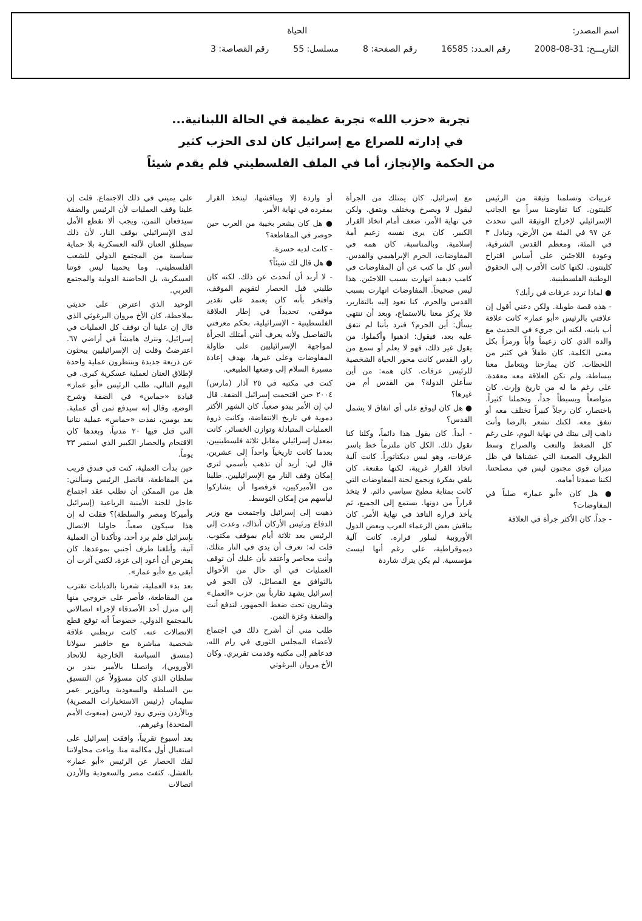اسم المصدر: الحياة
التاريـــخ: 31-08-2008 رقم العـدد: 16585 رقم الصفحة: 8 مسلسل: 55 رقم القصاصة: 3
تجربة «حزب الله» تجربة عظيمة في الحالة اللبنانية...
في إدارته للصراع مع إسرائيل كان لدى الحزب كثير
من الحكمة والإنجاز، أما في الملف الفلسطيني فلم يقدم شيئاً
عربيات وتسلمنا وثيقة من الرئيس كلينتون. كنا تفاوضنا سراً مع الجانب الإسرائيلي لإخراج الوثيقة التي تتحدث عن ٩٧ في المئة من الأرض، وتبادل ٣ في المئة، ومعظم القدس الشرقية، وعودة اللاجئين على أساس اقتراح كلينتون. لكنها كانت الأقرب إلى الحقوق الوطنية الفلسطينية.
● لماذا تردد عرفات في رأيك؟
- هذه قصة طويلة. ولكن دعني أقول إن علاقتي بالرئيس «أبو عمار» كانت علاقة أب بابنه، لكنه ابن جريء في الحديث مع والده الذي كان زعيماً وأباً ورمزاً بكل معنى الكلمة. كان طفلاً في كثير من اللحظات. كان يمازحنا ويتعامل معنا ببساطة، ولم تكن العلاقة معه معقدة. على رغم ما له من تاريخ وإرث. كان متواضعاً وبسيطاً جداً، وتحملنا كثيراً. باختصار، كان رجلاً كبيراً تختلف معه أو تتفق معه. لكنك تشعر بالرضا وأنت ذاهب إلى بيتك في نهاية اليوم، على رغم كل الضغط والتعب والصراخ وسط الظروف الصعبة التي عشناها في ظل ميزان قوى مجنون ليس في مصلحتنا. لكننا صمدنا أمامه.
● هل كان «أبو عمار» صلباً في المفاوضات؟
- جداً. كان الأكثر جرأة في العلاقة
مع إسرائيل. كان يمتلك من الجرأة ليقول لا ويصرخ ويختلف ويتفق. ولكن في نهاية الأمر، ضعف أمام اتخاذ القرار الكبير. كان يرى نفسه زعيم أمة إسلامية. وبالمناسبة، كان همه في المفاوضات، الحرم الإبراهيمي والقدس. أنس كل ما كتب عن أن المفاوضات في كامب ديفيد انهارت بسبب اللاجئين. هذا ليس صحيحاً. المفاوضات انهارت بسبب القدس والحرم. كنا نعود إليه بالتقارير، فلا يركز معنا بالاستماع، وبعد أن ننتهي يسأل: أين الحرم؟ فنرد بأننا لم نتفق عليه بعد، فيقول: اذهبوا وأكملوا. من يقول غير ذلك، فهو لا يعلم أو سمع من راو. القدس كانت محور الحياة الشخصية للرئيس عرفات. كان همه: من أين سأعلن الدولة؟ من القدس أم من غيرها؟
● هل كان ليوقع على أي اتفاق لا يشمل القدس؟
- أبداً. كان يقول هذا دائماً، وكلنا كنا نقول ذلك. الكل كان ملتزماً خط ياسر عرفات، وهو ليس ديكتاتوراً. كانت آلية اتخاذ القرار غريبة، لكنها مقنعة. كان يلقي بفكرة ويجمع لجنة المفاوضات التي كانت بمثابة مطبخ سياسي دائم. لا يتخذ قراراً من دونها. يستمع إلى الجميع، ثم يأخذ قراره النافذ في نهاية الأمر. كان يناقش بعض الزعماء العرب وبعض الدول الأوروبية ليبلور قراره. كانت آلية ديموقراطية، على رغم أنها ليست مؤسسية. لم يكن يترك شاردة
أو واردة إلا ويناقشها، ليتخذ القرار بمفرده في نهاية الأمر.
● هل كان يشعر بخيبة من العرب حين حوصر في المقاطعة؟
- كانت لديه حسرة.
● هل قال لك شيئاً؟
- لا أريد أن أتحدث عن ذلك. لكنه كان طلبني قبل الحصار لتقويم الموقف، وافتخر بأنه كان يعتمد على تقدير موقفي، تحديداً في إطار العلاقة الفلسطينية - الإسرائيلية، بحكم معرفتي بالتفاصيل ولأنه يعرف أنني أمتلك الجرأة لمواجهة الإسرائيليين على طاولة المفاوضات وعلى غيرها، بهدف إعادة مسيرة السلام إلى وضعها الطبيعي.
كنت في مكتبه في ٢٥ آذار (مارس) ٢٠٠٤ حين اقتحمت إسرائيل الضفة. قال لي إن الأمر يبدو صعباً. كان الشهر الأكثر دموية في تاريخ الانتفاضة، وكانت ذروة العمليات المتبادلة وتوازن الخسائر. كانت بمعدل إسرائيلي مقابل ثلاثة فلسطينيين، بعدما كانت تاريخياً واحداً إلى عشرين. قال لي: أريد أن تذهب بأسمي لترى إمكان وقف النار مع الإسرائيليين. طلبنا من الأميركيين، فرفضوا أن يشاركوا ليأسهم من إمكان التوسط.
ذهبت إلى إسرائيل واجتمعت مع وزير الدفاع ورئيس الأركان آنذاك، وعدت إلى الرئيس بعد ثلاثة أيام بموقف مكتوب. قلت له: تعرف أن يدي في النار مثلك، وأنت محاصر وأعتقد بأن عليك أن توقف العمليات في أي حال من الأحوال بالتوافق مع الفصائل، لأن الجو في إسرائيل يشهد تقارباً بين حزب «العمل» وشارون تحت ضغط الجمهور، لتدفع أنت والضفة وغزة الثمن.
طلب مني أن أشرح ذلك في اجتماع لأعضاء المجلس الثوري في رام الله، فدعاهم إلى مكتبه وقدمت تقريري. وكان الأخ مروان البرغوثي
على يميني في ذلك الاجتماع. قلت إن علينا وقف العمليات لأن الرئيس والضفة سيدفعان الثمن، ويجب ألا نقطع الأمل لدى الإسرائيلي بوقف النار، لأن ذلك سيطلق العنان لآلته العسكرية بلا حماية سياسية من المجتمع الدولي للشعب الفلسطيني. وما يحمينا ليس قوتنا العسكرية، بل الحاضنة الدولية والمجتمع العربي.
الوحيد الذي اعترض على حديثي بملاحظة، كان الأخ مروان البرغوثي الذي قال إن علينا أن نوقف كل العمليات في إسرائيل، ونترك هامشاً في أراضي ٦٧. اعترضتُ وقلت إن الإسرائيليين يبحثون عن ذريعة جديدة وينتظرون عملية واحدة لإطلاق العنان لعملية عسكرية كبرى. في اليوم التالي، طلب الرئيس «أبو عمار» قيادة «حماس» في الضفة وشرح الوضع، وقال إنه سيدفع ثمن أي عملية. بعد يومين، نفذت «حماس» عملية نتانيا التي قتل فيها ٢٠ مدنياً، وبعدها كان الاقتحام والحصار الكبير الذي استمر ٣٣ يوماً.
حين بدأت العملية، كنت في فندق قريب من المقاطعة، فاتصل الرئيس وسألني: هل من الممكن أن نطلب عقد اجتماع عاجل للجنة الأمنية الرباعية (إسرائيل وأميركا ومصر والسلطة)؟ فقلت له إن هذا سيكون صعباً. حاولنا الاتصال بإسرائيل فلم يرد أحد، وتأكدنا أن العملية آتية، وأبلغنا طرف أجنبي بموعدها. كان يفترض أن أعود إلى غزة، لكنني آثرت أن أبقى مع «أبو عمار».
بعد بدء العملية، شعرنا بالدبابات تقترب من المقاطعة، فأصر على خروجي منها إلى منزل أحد الأصدقاء لإجراء اتصالاتي بالمجتمع الدولي، خصوصاً أنه توقع قطع الاتصالات عنه. كانت تربطني علاقة شخصية مباشرة مع خافيير سولانا (منسق السياسة الخارجية للاتحاد الأوروبي)، واتصلنا بالأمير بندر بن سلطان الذي كان مسؤولاً عن التنسيق بين السلطة والسعودية وبالوزير عمر سليمان (رئيس الاستخبارات المصرية) وبالأردن وتيري رود لارسن (مبعوث الأمم المتحدة) وغيرهم.
بعد أسبوع تقريباً، وافقت إسرائيل على استقبال أول مكالمة منا. وباءت محاولاتنا لفك الحصار عن الرئيس «أبو عمار» بالفشل. كثفت مصر والسعودية والأردن اتصالات